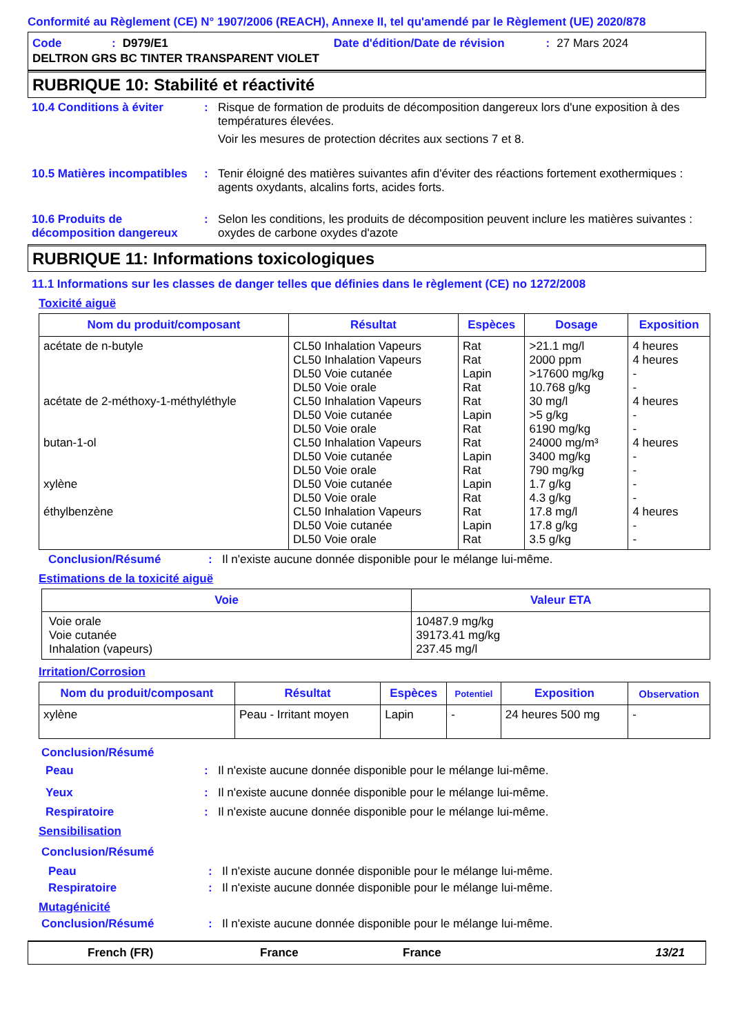Conformité au Règlement (CE) N° 1907/2006 (REACH), Annexe II, tel qu'amendé par le Règlement (UE) 2020/878
Code: D979/E1 Date d'édition/Date de révision: 27 Mars 2024
DELTRON GRS BC TINTER TRANSPARENT VIOLET
RUBRIQUE 10: Stabilité et réactivité
10.4 Conditions à éviter: Risque de formation de produits de décomposition dangereux lors d'une exposition à des températures élevées.
Voir les mesures de protection décrites aux sections 7 et 8.
10.5 Matières incompatibles: Tenir éloigné des matières suivantes afin d'éviter des réactions fortement exothermiques : agents oxydants, alcalins forts, acides forts.
10.6 Produits de décomposition dangereux: Selon les conditions, les produits de décomposition peuvent inclure les matières suivantes : oxydes de carbone oxydes d'azote
RUBRIQUE 11: Informations toxicologiques
11.1 Informations sur les classes de danger telles que définies dans le règlement (CE) no 1272/2008
Toxicité aiguë
| Nom du produit/composant | Résultat | Espèces | Dosage | Exposition |
| --- | --- | --- | --- | --- |
| acétate de n-butyle acétate de 2-méthoxy-1-méthyléthyle butan-1-ol xylène éthylbenzène | CL50 Inhalation Vapeurs CL50 Inhalation Vapeurs DL50 Voie cutanée DL50 Voie orale CL50 Inhalation Vapeurs DL50 Voie cutanée DL50 Voie orale CL50 Inhalation Vapeurs DL50 Voie cutanée DL50 Voie orale DL50 Voie cutanée DL50 Voie orale CL50 Inhalation Vapeurs DL50 Voie cutanée DL50 Voie orale | Rat Rat Lapin Rat Rat Lapin Rat Rat Lapin Rat Lapin Rat Rat Lapin Rat | >21.1 mg/l 2000 ppm >17600 mg/kg 10.768 g/kg 30 mg/l >5 g/kg 6190 mg/kg 24000 mg/m³ 3400 mg/kg 790 mg/kg 1.7 g/kg 4.3 g/kg 17.8 mg/l 17.8 g/kg 3.5 g/kg | 4 heures 4 heures - - 4 heures - - 4 heures - - - - 4 heures - - |
Conclusion/Résumé: Il n'existe aucune donnée disponible pour le mélange lui-même.
Estimations de la toxicité aiguë
| Voie | Valeur ETA |
| --- | --- |
| Voie orale Voie cutanée Inhalation (vapeurs) | 10487.9 mg/kg 39173.41 mg/kg 237.45 mg/l |
Irritation/Corrosion
| Nom du produit/composant | Résultat | Espèces | Potentiel | Exposition | Observation |
| --- | --- | --- | --- | --- | --- |
| xylène | Peau - Irritant moyen | Lapin | - | 24 heures 500 mg | - |
Conclusion/Résumé
Peau: Il n'existe aucune donnée disponible pour le mélange lui-même.
Yeux: Il n'existe aucune donnée disponible pour le mélange lui-même.
Respiratoire: Il n'existe aucune donnée disponible pour le mélange lui-même.
Sensibilisation
Conclusion/Résumé
Peau: Il n'existe aucune donnée disponible pour le mélange lui-même.
Respiratoire: Il n'existe aucune donnée disponible pour le mélange lui-même.
Mutagénicité
Conclusion/Résumé: Il n'existe aucune donnée disponible pour le mélange lui-même.
French (FR) France France 13/21